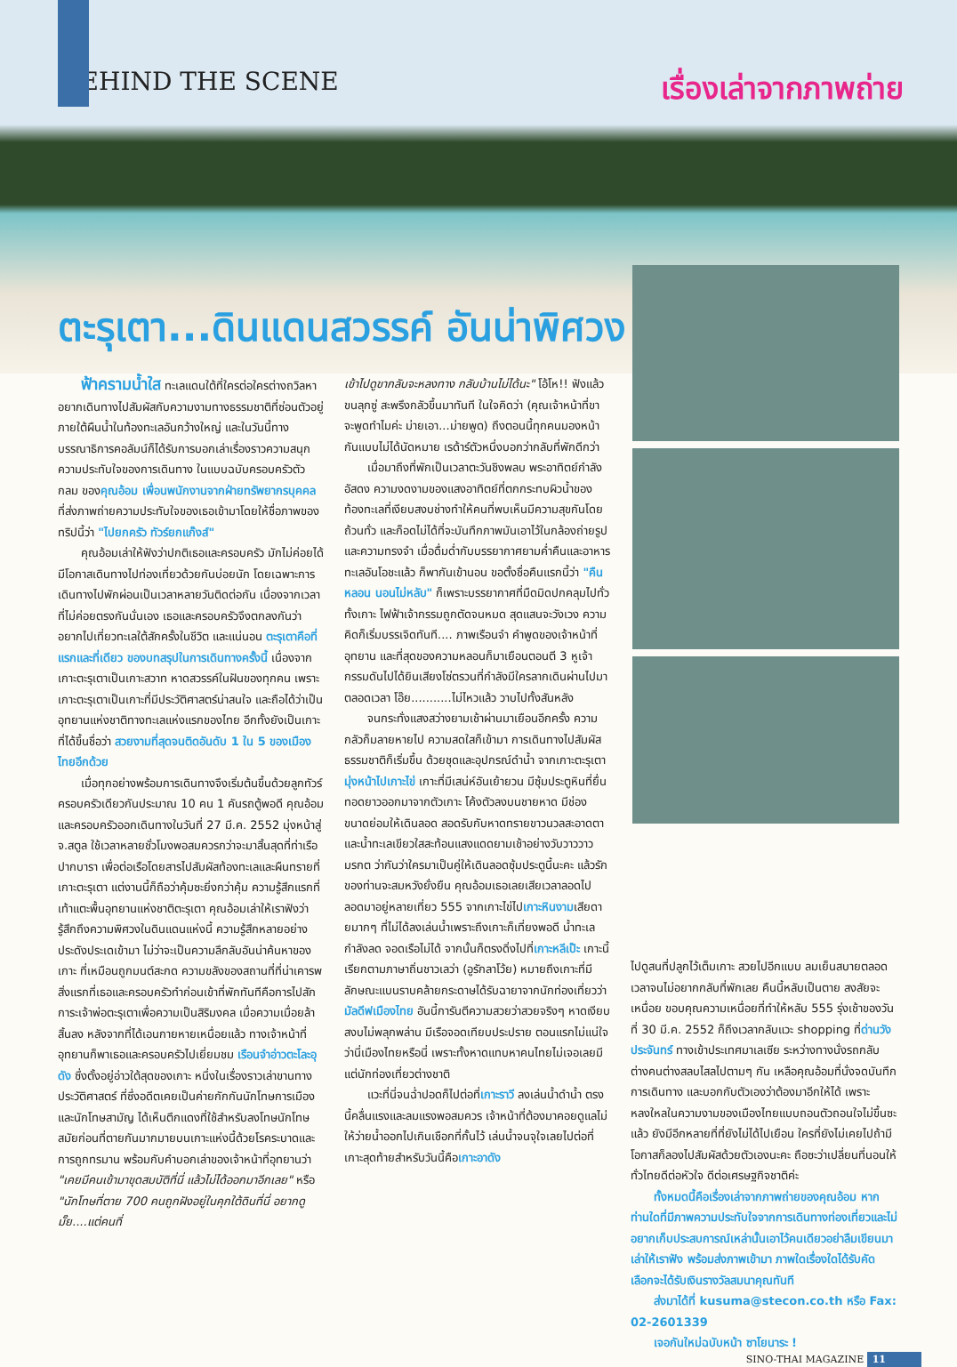BEHIND THE SCENE
เรื่องเล่าจากภาพถ่าย
ตะรุเตา...ดินแดนสวรรค์ อันน่าพิศวง
ฟ้าครามน้ำใส ทะเลแดนใต้ที่ใครต่อใครต่างถวิลหาอยากเดินทางไปสัมผัสกับความงามทางธรรมชาติที่ซ่อนตัวอยู่ภายใต้ผืนน้ำในท้องทะเลอันกว้างใหญ่ และในวันนี้ทางบรรณาธิการคอลัมน์ก็ได้รับการบอกเล่าเรื่องราวความสนุก ความประทับใจของการเดินทาง ในแบบฉบับครอบครัวตัวกลม ของคุณอ้อม เพื่อนพนักงานจากฝ่ายทรัพยากรบุคคล ที่ส่งภาพถ่ายความประทับใจของเธอเข้ามาโดยให้ชื่อภาพของทริปนี้ว่า "ไปยกครัว ทัวร์ยกแก๊งส์"
คุณอ้อมเล่าให้ฟังว่าปกติเธอและครอบครัว มักไม่ค่อยได้มีโอกาสเดินทางไปท่องเที่ยวด้วยกันบ่อยนัก โดยเฉพาะการเดินทางไปพักผ่อนเป็นเวลาหลายวันติดต่อกัน เนื่องจากเวลาที่ไม่ค่อยตรงกันนั่นเอง เธอและครอบครัวจึงตกลงกันว่าอยากไปเที่ยวทะเลใต้สักครั้งในชีวิต และแน่นอน ตะรุเตาคือที่แรกและที่เดียว ของบทสรุปในการเดินทางครั้งนี้ เนื่องจากเกาะตะรุเตาเป็นเกาะสวาท หาดสวรรค์ในฝันของทุกคน เพราะเกาะตะรุเตาเป็นเกาะที่มีประวัติศาสตร์น่าสนใจ และถือได้ว่าเป็นอุทยานแห่งชาติทางทะเลแห่งแรกของไทย อีกทั้งยังเป็นเกาะที่ได้ขึ้นชื่อว่า สวยงามที่สุดจนติดอันดับ 1 ใน 5 ของเมืองไทยอีกด้วย
เมื่อทุกอย่างพร้อมการเดินทางจึงเริ่มต้นขึ้นด้วยลูกทัวร์ครอบครัวเดียวกันประมาณ 10 คน 1 คันรถตู้พอดี คุณอ้อมและครอบครัวออกเดินทางในวันที่ 27 มี.ค. 2552 มุ่งหน้าสู่ จ.สตูล ใช้เวลาหลายชั่วโมงพอสมควรกว่าจะมาสิ้นสุดที่ท่าเรือปากบารา เพื่อต่อเรือโดยสารไปสัมผัสท้องทะเลและผืนทรายที่เกาะตะรุเตา แต่งานนี้ก็ถือว่าคุ้มซะยิ่งกว่าคุ้ม ความรู้สึกแรกที่เท้าแตะพื้นอุทยานแห่งชาติตะรุเตา คุณอ้อมเล่าให้เราฟังว่า รู้สึกถึงความพิศวงในดินแดนแห่งนี้ ความรู้สึกหลายอย่างประดังประเดเข้ามา ไม่ว่าจะเป็นความลึกลับอันน่าค้นหาของเกาะ ที่เหมือนถูกมนต์สะกด ความขลังของสถานที่ที่น่าเคารพ สิ่งแรกที่เธอและครอบครัวทำก่อนเข้าที่พักทันทีคือการไปสักการะเจ้าพ่อตะรุเตาเพื่อความเป็นสิริมงคล เมื่อความเมื่อยล้าสิ้นลง หลังจากที่ได้เอนกายหายเหนื่อยแล้ว ทางเจ้าหน้าที่อุทยานก็พาเธอและครอบครัวไปเยี่ยมชม เรือนจำอ่าวตะโละอุดัง ซึ่งตั้งอยู่อ่าวใต้สุดของเกาะ หนึ่งในเรื่องราวเล่าขานทางประวัติศาสตร์ ที่ซึ่งอดีตเคยเป็นค่ายกักกันนักโทษการเมืองและนักโทษสามัญ ได้เห็นตึกแดงที่ใช้สำหรับลงโทษนักโทษสมัยก่อนที่ตายกันมากมายบนเกาะแห่งนี้ด้วยโรคระบาดและการถูกทรมาน พร้อมกับคำบอกเล่าของเจ้าหน้าที่อุทยานว่า "เคยมีคนเข้ามาขุดสมบัติที่นี่ แล้วไม่ได้ออกมาอีกเลย" หรือ "นักโทษที่ตาย 700 คนถูกฝังอยู่ในคุกใต้ดินที่นี่ อยากดูมั๊ย....แต่คนที่
เข้าไปดูขากลับจะหลงทาง กลับบ้านไม่ได้นะ" โอ้โห!! ฟังแล้วขนลุกซู่ สะพรึงกลัวขึ้นมาทันที ในใจคิดว่า (คุณเจ้าหน้าที่ขา จะพูดทำไมค่ะ ม่ายเอา...ม่ายพูด) ถึงตอนนี้ทุกคนมองหน้ากันแบบไม่ได้นัดหมาย เรด้าร์ตัวหนึ่งบอกว่ากลับที่พักดีกว่า
เมื่อมาถึงที่พักเป็นเวลาตะวันชิงพลบ พระอาทิตย์กำลังอัสดง ความงดงามของแสงอาทิตย์ที่ตกกระทบผิวน้ำของท้องทะเลที่เงียบสงบช่างทำให้คนที่พบเห็นมีความสุขกันโดยถ้วนทั่ว และก็อดไม่ได้ที่จะบันทึกภาพมันเอาไว้ในกล้องถ่ายรูปและความทรงจำ เมื่อดื่มด่ำกับบรรยากาศยามค่ำคืนและอาหารทะเลอันโอชะแล้ว ก็พากันเข้านอน ขอตั้งชื่อคืนแรกนี้ว่า "คืนหลอน นอนไม่หลับ" ก็เพราะบรรยากาศที่มืดมิดปกคลุมไปทั่วทั้งเกาะ ไฟฟ้าเจ้ากรรมถูกตัดจนหมด สุดแสนจะวังเวง ความคิดก็เริ่มบรรเจิดทันที.... ภาพเรือนจำ คำพูดของเจ้าหน้าที่อุทยาน และที่สุดของความหลอนก็มาเยือนตอนตี 3 หูเจ้ากรรมดันไปได้ยินเสียงโซ่ตรวนที่กำลังมีใครลากเดินผ่านไปมาตลอดเวลา โอ๊ย...........ไม่ไหวแล้ว วาบไปทั้งสันหลัง
จนกระทั่งแสงสว่างยามเช้าผ่านมาเยือนอีกครั้ง ความกลัวก็มลายหายไป ความสดใสก็เข้ามา การเดินทางไปสัมผัสธรรมชาติก็เริ่มขึ้น ด้วยชุดและอุปกรณ์ดำน้ำ จากเกาะตะรุเตามุ่งหน้าไปเกาะไข่ เกาะที่มีเสน่ห์อันเย้ายวน มีซุ้มประตูหินที่ยื่นทอดยาวออกมาจากตัวเกาะ โค้งตัวลงบนชายหาด มีช่องขนาดย่อมให้เดินลอด สอดรับกับหาดทรายขาวนวลสะอาดตาและน้ำทะเลเขียวใสสะท้อนแสงแดดยามเช้าอย่างวับวาววาวมรกต ว่ากันว่าใครมาเป็นคู่ให้เดินลอดซุ้มประตูนี้นะคะ แล้วรักของท่านจะสมหวังยั่งยืน คุณอ้อมเธอเลยเสียเวลาลอดไปลอดมาอยู่หลายเที่ยว 555 จากเกาะไข่ไปเกาะหินงามเสียดายมากๆ ที่ไม่ได้ลงเล่นน้ำเพราะถึงเกาะก็เที่ยงพอดี น้ำทะเลกำลังลด จอดเรือไม่ได้ จากนั้นก็ตรงดิ่งไปที่เกาะหลีเป๊ะ เกาะนี้เรียกตามภาษาถิ่นชาวเลว่า (อูรักลาโว้ย) หมายถึงเกาะที่มีลักษณะแบนราบคล้ายกระดาษได้รับฉายาจากนักท่องเที่ยวว่า มัลดีฟเมืองไทย อันนี้การันตีความสวยว่าสวยจริงๆ หาดเงียบสงบไม่พลุกพล่าน มีเรือจอดเทียบประปราย ตอนแรกไม่แน่ใจว่านี่เมืองไทยหรือนี่ เพราะทั้งหาดแทบหาคนไทยไม่เจอเลยมีแต่นักท่องเที่ยวต่างชาติ
แวะที่นี่จนฉ่ำปอดก็ไปต่อที่เกาะราวี ลงเล่นน้ำดำน้ำ ตรงนี้คลื่นแรงและลมแรงพอสมควร เจ้าหน้าที่ต้องมาคอยดูแลไม่ให้ว่ายน้ำออกไปเกินเชือกที่กั้นไว้ เล่นน้ำจนจุใจเลยไปต่อที่เกาะสุดท้ายสำหรับวันนี้คือเกาะอาดัง
ไปดูสนที่ปลูกไว้เต็มเกาะ สวยไปอีกแบบ ลมเย็นสบายตลอดเวลาจนไม่อยากกลับที่พักเลย คืนนี้หลับเป็นตาย สงสัยจะเหนื่อย ขอบคุณความเหนื่อยที่ทำให้หลับ 555 รุ่งเช้าของวันที่ 30 มี.ค. 2552 ก็ถึงเวลากลับแวะ shopping ที่ด่านวังประจันทร์ ทางเข้าประเทศมาเลเซีย ระหว่างทางนั่งรถกลับต่างคนต่างสลบไสลไปตามๆ กัน เหลือคุณอ้อมที่นั่งจดบันทึกการเดินทาง และบอกกับตัวเองว่าต้องมาอีกให้ได้ เพราะหลงใหลในความงามของเมืองไทยแบบถอนตัวถอนใจไม่ขึ้นซะแล้ว ยังมีอีกหลายที่ที่ยังไม่ได้ไปเยือน ใครที่ยังไม่เคยไปถ้ามีโอกาสก็ลองไปสัมผัสด้วยตัวเองนะคะ ถือซะว่าเปลี่ยนที่นอนให้ทั่วไทยดีต่อหัวใจ ดีต่อเศรษฐกิจชาติค่ะ
ทั้งหมดนี้คือเรื่องเล่าจากภาพถ่ายของคุณอ้อม หากท่านใดที่มีภาพความประทับใจจากการเดินทางท่องเที่ยวและไม่อยากเก็บประสบการณ์เหล่านั้นเอาไว้คนเดียวอย่าลืมเขียนมาเล่าให้เราฟัง พร้อมส่งภาพเข้ามา ภาพใดเรื่องใดได้รับคัดเลือกจะได้รับเงินรางวัลสมนาคุณทันที
ส่งมาได้ที่ kusuma@stecon.co.th หรือ Fax: 02-2601339
เจอกันใหม่ฉบับหน้า ซาโยนาระ !
SINO-THAI MAGAZINE 11